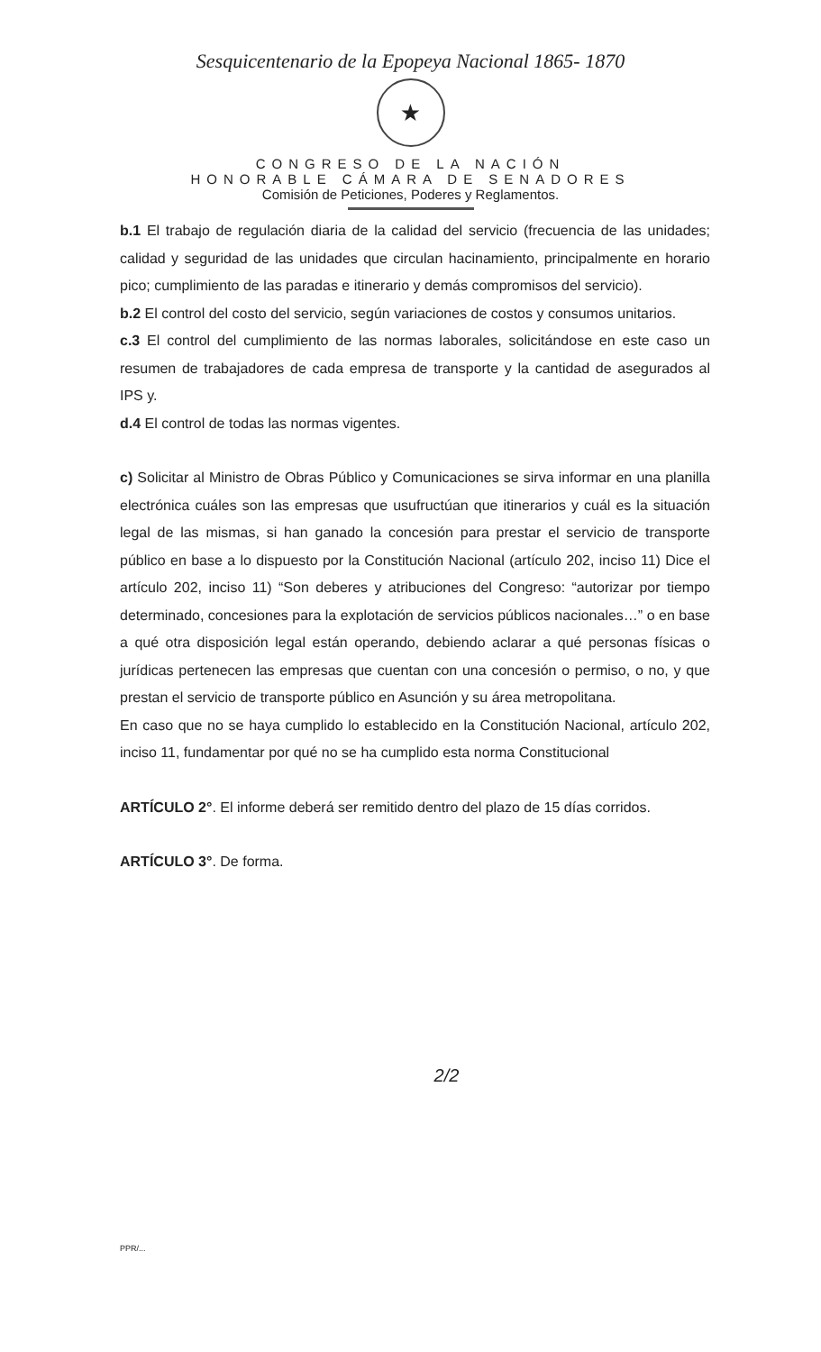Sesquicentenario de la Epopeya Nacional 1865- 1870
★
CONGRESO DE LA NACIÓN
HONORABLE CÁMARA DE SENADORES
Comisión de Peticiones, Poderes y Reglamentos.
b.1 El trabajo de regulación diaria de la calidad del servicio (frecuencia de las unidades; calidad y seguridad de las unidades que circulan hacinamiento, principalmente en horario pico; cumplimiento de las paradas e itinerario y demás compromisos del servicio).
b.2 El control del costo del servicio, según variaciones de costos y consumos unitarios.
c.3 El control del cumplimiento de las normas laborales, solicitándose en este caso un resumen de trabajadores de cada empresa de transporte y la cantidad de asegurados al IPS y.
d.4 El control de todas las normas vigentes.
c) Solicitar al Ministro de Obras Público y Comunicaciones se sirva informar en una planilla electrónica cuáles son las empresas que usufructúan que itinerarios y cuál es la situación legal de las mismas, si han ganado la concesión para prestar el servicio de transporte público en base a lo dispuesto por la Constitución Nacional (artículo 202, inciso 11) Dice el artículo 202, inciso 11) “Son deberes y atribuciones del Congreso: “autorizar por tiempo determinado, concesiones para la explotación de servicios públicos nacionales…” o en base a qué otra disposición legal están operando, debiendo aclarar a qué personas físicas o jurídicas pertenecen las empresas que cuentan con una concesión o permiso, o no, y que prestan el servicio de transporte público en Asunción y su área metropolitana.
En caso que no se haya cumplido lo establecido en la Constitución Nacional, artículo 202, inciso 11, fundamentar por qué no se ha cumplido esta norma Constitucional
ARTÍCULO 2°. El informe deberá ser remitido dentro del plazo de 15 días corridos.
ARTÍCULO 3°. De forma.
2/2
PPR/...